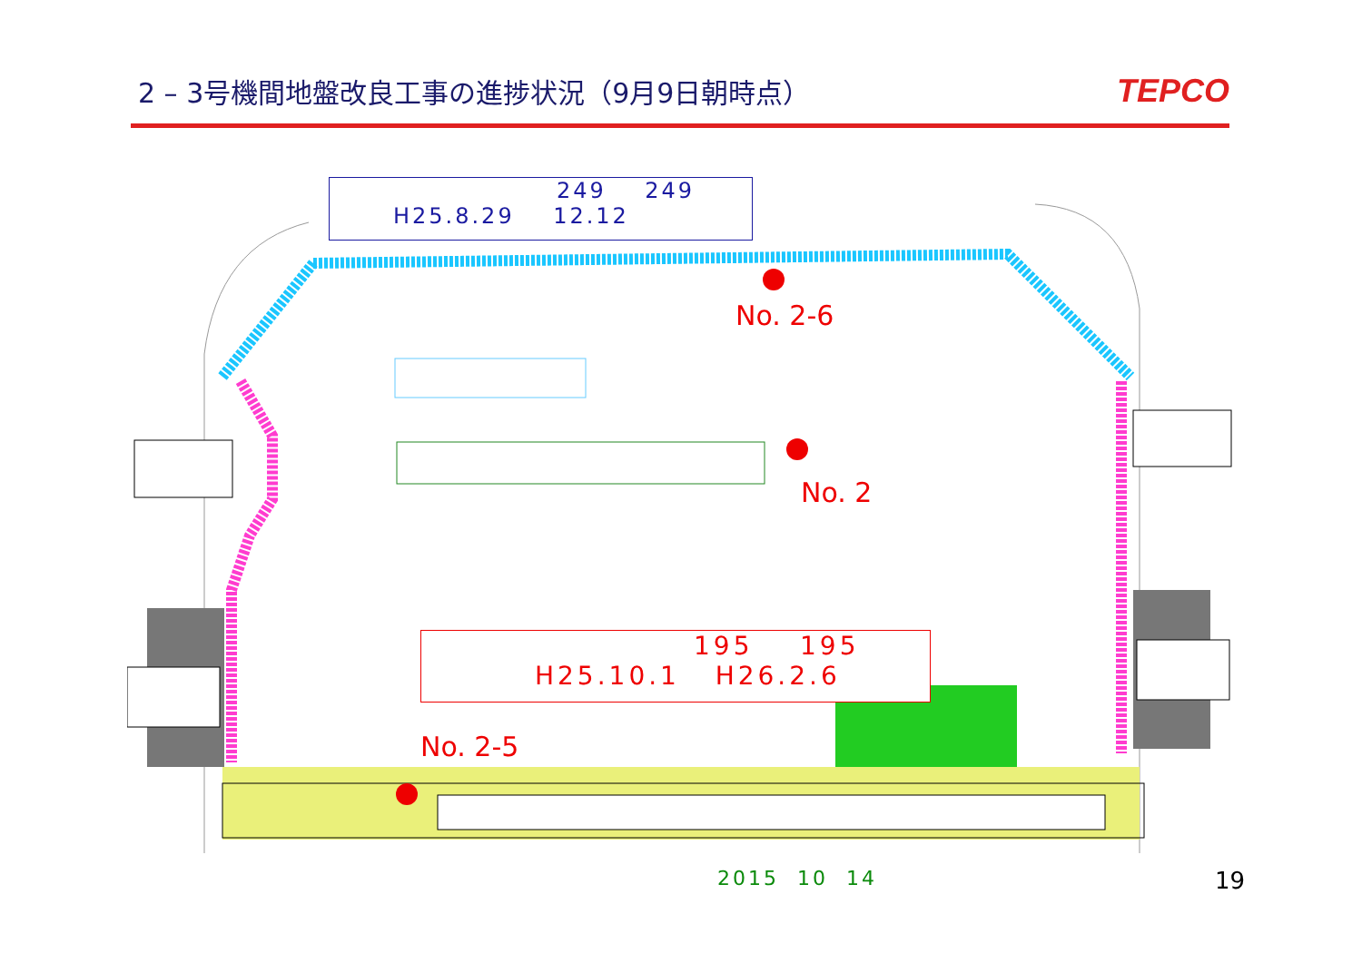2 – 3号機間地盤改良工事の進捗状況（9月9日朝時点）
TEPCO
249 249
H25.8.29 12.12
No. 2-6
No. 2
No. 2-5
195 195
H25.10.1 H26.2.6
2015 10 14 19